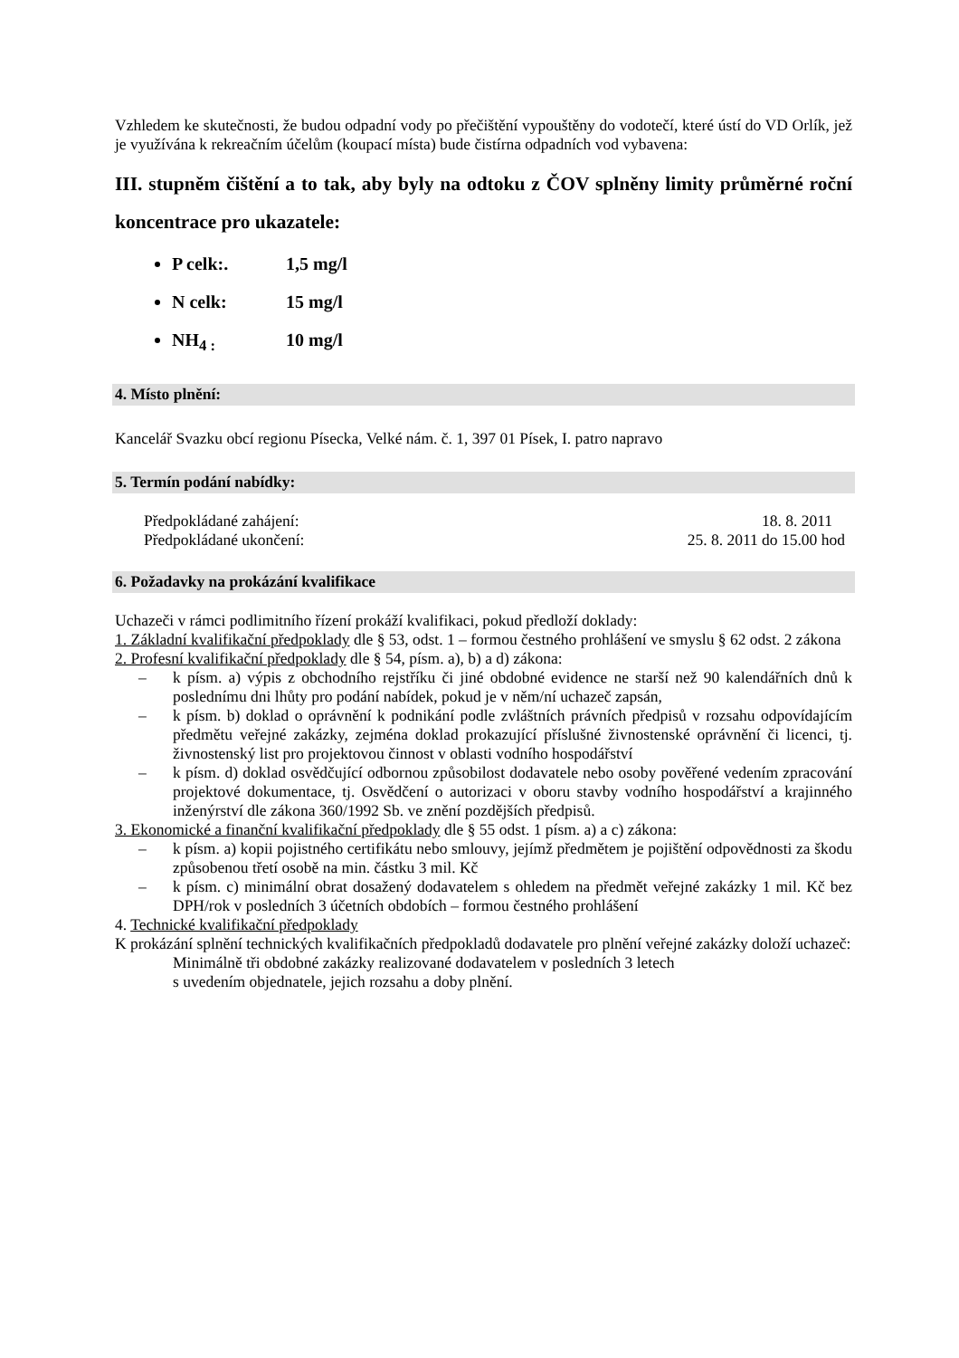Vzhledem ke skutečnosti, že budou odpadní vody po přečištění vypouštěny do vodotečí, které ústí do VD Orlík, jež je využívána k rekreačním účelům (koupací místa) bude čistírna odpadních vod vybavena:
III. stupněm čištění a to tak, aby byly na odtoku z ČOV splněny limity průměrné roční koncentrace pro ukazatele:
P celk:. 1,5 mg/l
N celk: 15 mg/l
NH<sub>4 :</sub> 10 mg/l
4. Místo plnění:
Kancelář Svazku obcí regionu Písecka, Velké nám. č. 1, 397 01 Písek, I. patro napravo
5. Termín podání nabídky:
Předpokládané zahájení: 18. 8. 2011
Předpokládané ukončení: 25. 8. 2011 do 15.00 hod
6. Požadavky na prokázání kvalifikace
Uchazeči v rámci podlimitního řízení prokáží kvalifikaci, pokud předloží doklady:
1. Základní kvalifikační předpoklady dle § 53, odst. 1 – formou čestného prohlášení ve smyslu § 62 odst. 2 zákona
2. Profesní kvalifikační předpoklady dle § 54, písm. a), b) a d) zákona:
– k písm. a) výpis z obchodního rejstříku či jiné obdobné evidence ne starší než 90 kalendářních dnů k poslednímu dni lhůty pro podání nabídek, pokud je v něm/ní uchazeč zapsán,
– k písm. b) doklad o oprávnění k podnikání podle zvláštních právních předpisů v rozsahu odpovídajícím předmětu veřejné zakázky, zejména doklad prokazující příslušné živnostenské oprávnění či licenci, tj. živnostenský list pro projektovou činnost v oblasti vodního hospodářství
– k písm. d) doklad osvědčující odbornou způsobilost dodavatele nebo osoby pověřené vedením zpracování projektové dokumentace, tj. Osvědčení o autorizaci v oboru stavby vodního hospodářství a krajinného inženýrství dle zákona 360/1992 Sb. ve znění pozdějších předpisů.
3. Ekonomické a finanční kvalifikační předpoklady dle § 55 odst. 1 písm. a) a c) zákona:
– k písm. a) kopii pojistného certifikátu nebo smlouvy, jejímž předmětem je pojištění odpovědnosti za škodu způsobenou třetí osobě na min. částku 3 mil. Kč
– k písm. c) minimální obrat dosažený dodavatelem s ohledem na předmět veřejné zakázky 1 mil. Kč bez DPH/rok v posledních 3 účetních obdobích – formou čestného prohlášení
4. Technické kvalifikační předpoklady
K prokázání splnění technických kvalifikačních předpokladů dodavatele pro plnění veřejné zakázky doloží uchazeč:
Minimálně tři obdobné zakázky realizované dodavatelem v posledních 3 letech
s uvedením objednatele, jejich rozsahu a doby plnění.